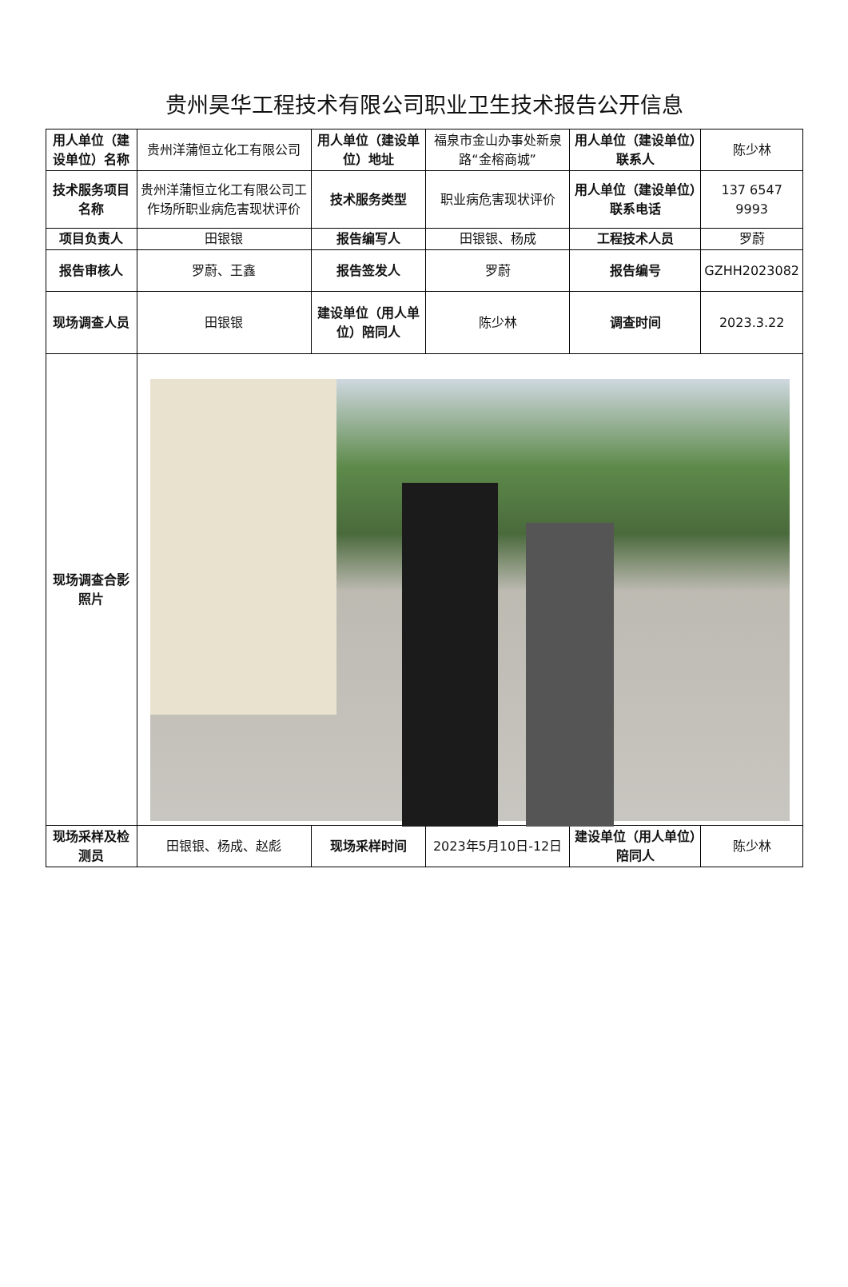贵州昊华工程技术有限公司职业卫生技术报告公开信息
| 用人单位（建设单位）名称 | 贵州洋蒲恒立化工有限公司 | 用人单位（建设单位）地址 | 福泉市金山办事处新泉路“金榕商城” | 用人单位（建设单位）联系人 | 陈少林 |
| 技术服务项目名称 | 贵州洋蒲恒立化工有限公司工作场所职业病危害现状评价 | 技术服务类型 | 职业病危害现状评价 | 用人单位（建设单位）联系电话 | 137 6547 9993 |
| 项目负责人 | 田银银 | 报告编写人 | 田银银、杨成 | 工程技术人员 | 罗蔚 |
| 报告审核人 | 罗蔚、王鑫 | 报告签发人 | 罗蔚 | 报告编号 | GZHH2023082 |
| 现场调查人员 | 田银银 | 建设单位（用人单位）陪同人 | 陈少林 | 调查时间 | 2023.3.22 |
| 现场调查合影照片 | | | | | |
| 现场采样及检测员 | 田银银、杨成、赵彪 | 现场采样时间 | 2023年5月10日-12日 | 建设单位（用人单位）陪同人 | 陈少林 |